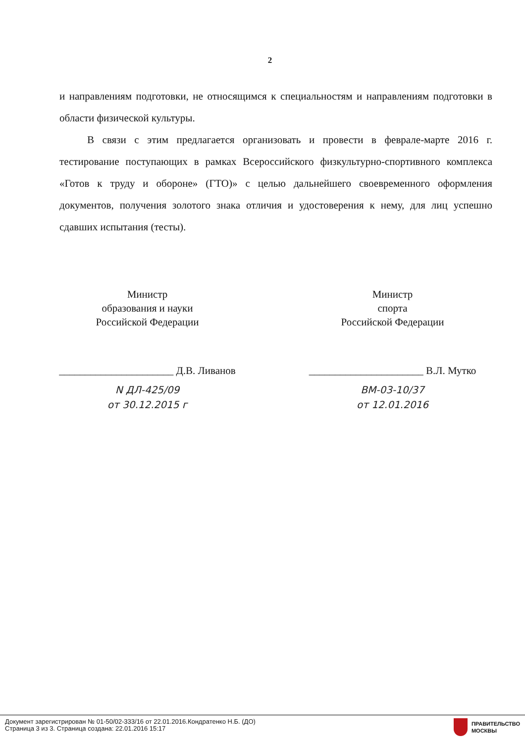2
и направлениям подготовки, не относящимся к специальностям и направлениям подготовки в области физической культуры.
В связи с этим предлагается организовать и провести в феврале-марте 2016 г. тестирование поступающих в рамках Всероссийского физкультурно-спортивного комплекса «Готов к труду и обороне» (ГТО)» с целью дальнейшего своевременного оформления документов, получения золотого знака отличия и удостоверения к нему, для лиц успешно сдавших испытания (тесты).
Министр
образования и науки
Российской Федерации
______________________ Д.В. Ливанов
N ДЛ-425/09
от 30.12.2015 г
Министр
спорта
Российской Федерации
______________________ В.Л. Мутко
ВМ-03-10/37
от 12.01.2016
Документ зарегистрирован № 01-50/02-333/16 от 22.01.2016.Кондратенко Н.Б. (ДО)
Страница 3 из 3. Страница создана: 22.01.2016 15:17
ПРАВИТЕЛЬСТВО
МОСКВЫ